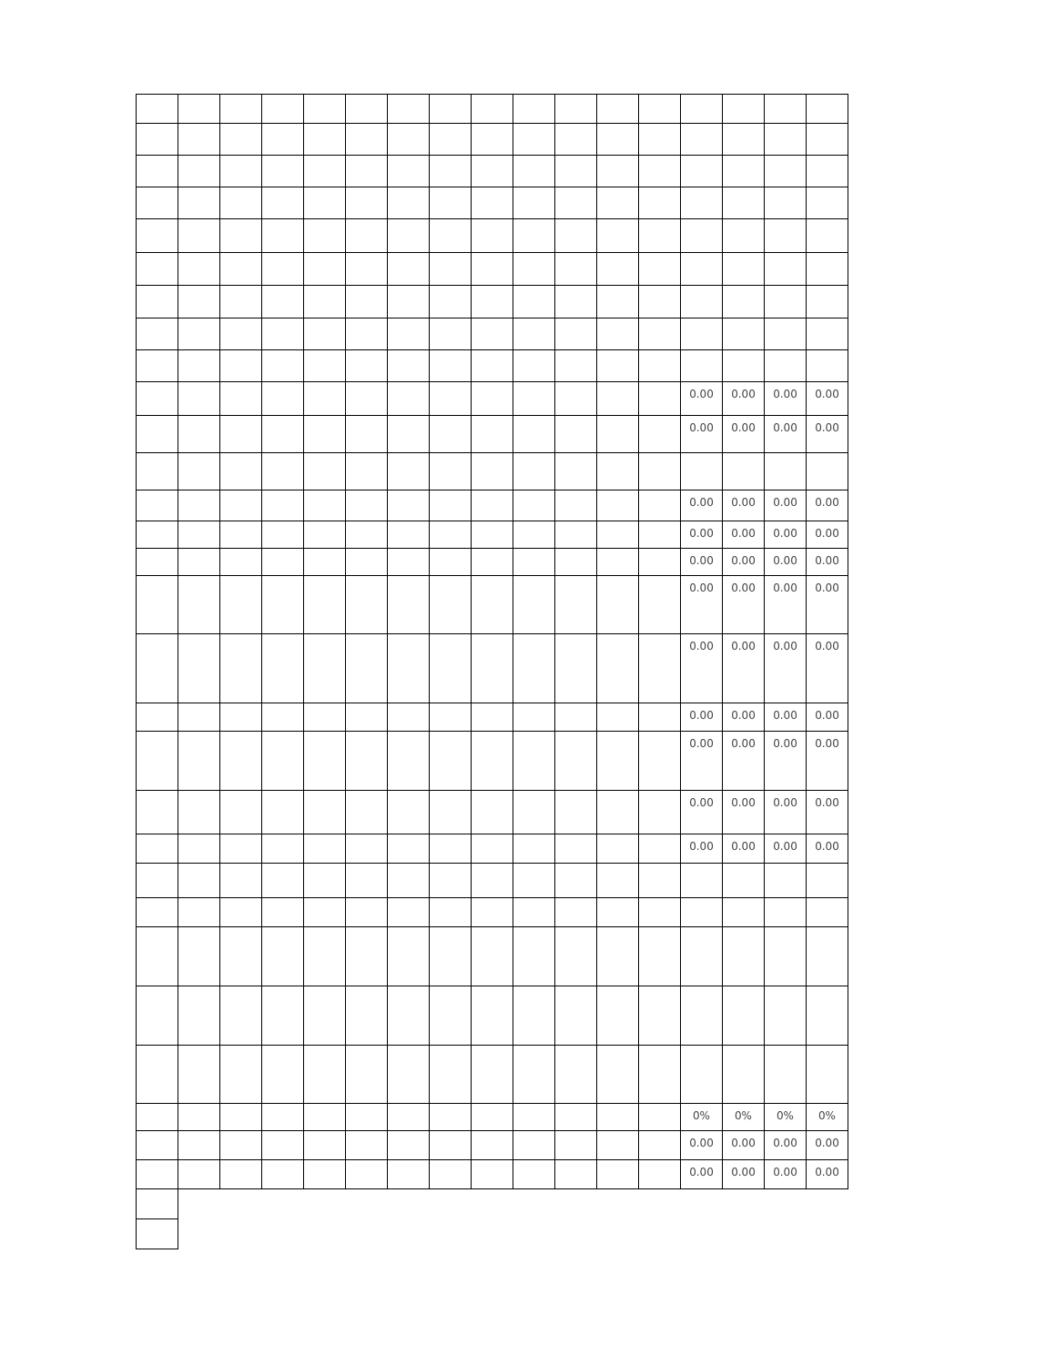| | | | | | | | | | | | | | 0.00 | 0.00 | 0.00 | 0.00 |
| | | | | | | | | | | | | | 0.00 | 0.00 | 0.00 | 0.00 |
| | | | | | | | | | | | | | 0.00 | 0.00 | 0.00 | 0.00 |
| | | | | | | | | | | | | | 0.00 | 0.00 | 0.00 | 0.00 |
| | | | | | | | | | | | | | 0.00 | 0.00 | 0.00 | 0.00 |
| | | | | | | | | | | | | | 0.00 | 0.00 | 0.00 | 0.00 |
| | | | | | | | | | | | | | 0.00 | 0.00 | 0.00 | 0.00 |
| | | | | | | | | | | | | | 0.00 | 0.00 | 0.00 | 0.00 |
| | | | | | | | | | | | | | 0.00 | 0.00 | 0.00 | 0.00 |
| | | | | | | | | | | | | | 0.00 | 0.00 | 0.00 | 0.00 |
| | | | | | | | | | | | | | 0.00 | 0.00 | 0.00 | 0.00 |
| | | | | | | | | | | | | | 0% | 0% | 0% | 0% |
| | | | | | | | | | | | | | 0.00 | 0.00 | 0.00 | 0.00 |
| | | | | | | | | | | | | | 0.00 | 0.00 | 0.00 | 0.00 |